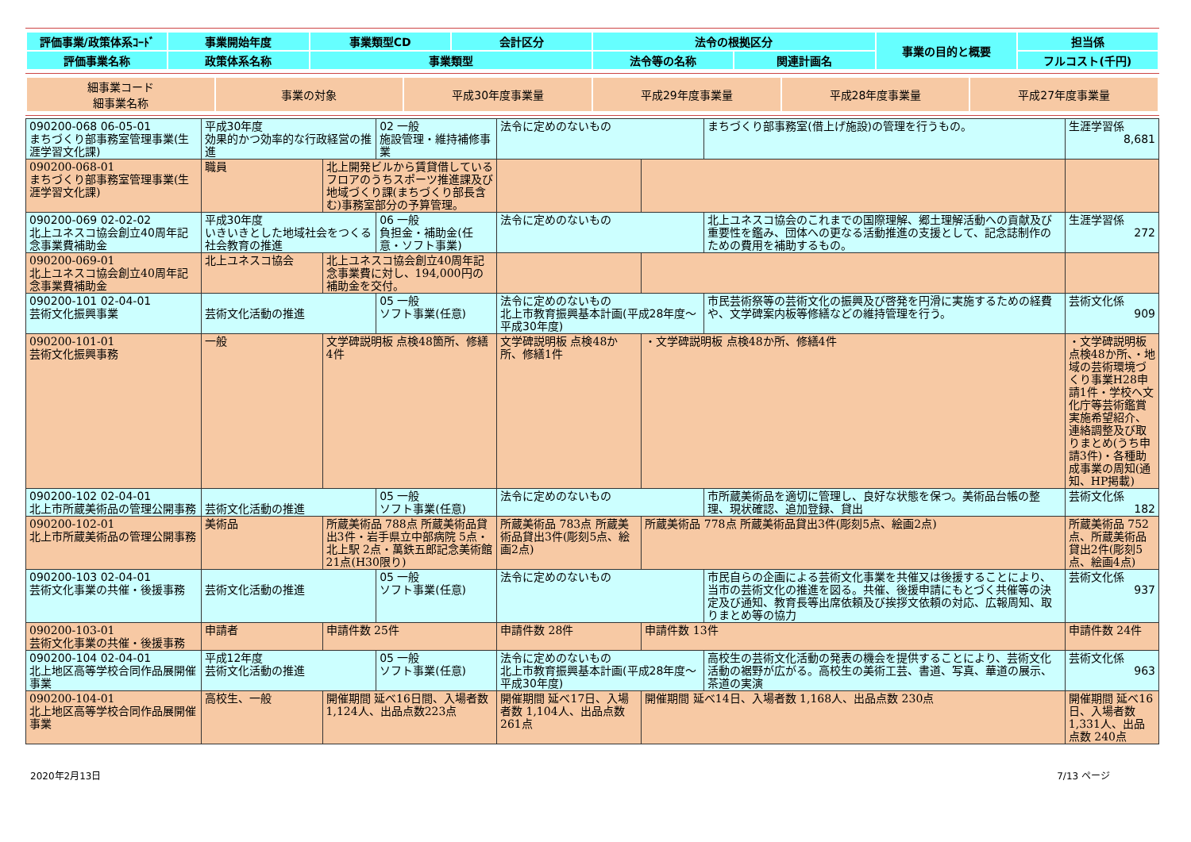| 評価事業/政策体系ｺｰﾄﾞ | 事業開始年度 | 事業類型CD | 会計区分 | 法令の根拠区分 | | 事業の目的と概要 | 担当係 |
| 評価事業名称 | 政策体系名称 | 事業類型 | | 法令等の名称 | 関連計画名 | | フルコスト(千円) |
| 細事業コード 細事業名称 | 事業の対象 | 平成30年度事業量 | 平成29年度事業量 | 平成28年度事業量 | 平成27年度事業量 |
| 090200-068 06-05-01 まちづくり部事務室管理事業(生涯学習文化課) | 平成30年度 効果的かつ効率的な行政経営の推進 | | 02 一般 施設管理・維持補修事業 | 法令に定めのないもの | | まちづくり部事務室(借上げ施設)の管理を行うもの。 | 生涯学習係 8,681 |
| 090200-068-01 まちづくり部事務室管理事業(生涯学習文化課) | 職員 | 北上開発ビルから賃貸借しているフロアのうちスポーツ推進課及び地域づくり課(まちづくり部長含む)事務室部分の予算管理。 | | | | | |
| 090200-069 02-02-02 北上ユネスコ協会創立40周年記念事業費補助金 | 平成30年度 いきいきとした地域社会をつくる社会教育の推進 | | 06 一般 負担金・補助金(任意・ソフト事業) | 法令に定めのないもの | | 北上ユネスコ協会のこれまでの国際理解、郷土理解活動への貢献及び重要性を鑑み、団体への更なる活動推進の支援として、記念誌制作のための費用を補助するもの。 | 生涯学習係 272 |
| 090200-069-01 北上ユネスコ協会創立40周年記念事業費補助金 | 北上ユネスコ協会 | 北上ユネスコ協会創立40周年記念事業費に対し、194,000円の補助金を交付。 | | | | | |
| 090200-101 02-04-01 芸術文化振興事業 | 芸術文化活動の推進 | | 05 一般 ソフト事業(任意) | 法令に定めのないもの 北上市教育振興基本計画(平成28年度～平成30年度) | | 市民芸術祭等の芸術文化の振興及び啓発を円滑に実施するための経費や、文学碑案内板等修繕などの維持管理を行う。 | 芸術文化係 909 |
| 090200-101-01 芸術文化振興事務 | 一般 | 文学碑説明板 点検48箇所、修繕4件 | | 文学碑説明板 点検48か所、修繕1件 | ・文学碑説明板 点検48か所、修繕4件 | | ・文学碑説明板 点検48か所、・地域の芸術環境づくり事業H28申請1件・学校へ文化庁等芸術鑑賞実施希望紹介、連絡調整及び取りまとめ(うち申請3件)・各種助成事業の周知(通知、HP掲載) |
| 090200-102 02-04-01 北上市所蔵美術品の管理公開事務 | 芸術文化活動の推進 | | 05 一般 ソフト事業(任意) | 法令に定めのないもの | | 市所蔵美術品を適切に管理し、良好な状態を保つ。美術品台帳の整理、現状確認、追加登録、貸出 | 芸術文化係 182 |
| 090200-102-01 北上市所蔵美術品の管理公開事務 | 美術品 | 所蔵美術品 788点 所蔵美術品貸出3件・岩手県立中部病院 5点・北上駅 2点・萬鉄五郎記念美術館 21点(H30限り) | | 所蔵美術品 783点 所蔵美術品貸出3件(彫刻5点、絵画2点) | 所蔵美術品 778点 所蔵美術品貸出3件(彫刻5点、絵画2点) | | 所蔵美術品 752点、所蔵美術品貸出2件(彫刻5点、絵画4点) |
| 090200-103 02-04-01 芸術文化事業の共催・後援事務 | 芸術文化活動の推進 | | 05 一般 ソフト事業(任意) | 法令に定めのないもの | | 市民自らの企画による芸術文化事業を共催又は後援することにより、当市の芸術文化の推進を図る。共催、後援申請にもとづく共催等の決定及び通知、教育長等出席依頼及び挨拶文依頼の対応、広報周知、取りまとめ等の協力 | 芸術文化係 937 |
| 090200-103-01 芸術文化事業の共催・後援事務 | 申請者 | 申請件数 25件 | | 申請件数 28件 | 申請件数 13件 | | 申請件数 24件 |
| 090200-104 02-04-01 北上地区高等学校合同作品展開催事業 | 平成12年度 芸術文化活動の推進 | | 05 一般 ソフト事業(任意) | 法令に定めのないもの 北上市教育振興基本計画(平成28年度～平成30年度) | | 高校生の芸術文化活動の発表の機会を提供することにより、芸術文化活動の裾野が広がる。高校生の美術工芸、書道、写真、華道の展示、茶道の実演 | 芸術文化係 963 |
| 090200-104-01 北上地区高等学校合同作品展開催事業 | 高校生、一般 | 開催期間 延べ16日間、入場者数1,124人、出品点数223点 | | 開催期間 延べ17日、入場者数 1,104人、出品点数 261点 | 開催期間 延べ14日、入場者数 1,168人、出品点数 230点 | | 開催期間 延べ16日、入場者数 1,331人、出品点数 240点 |
2020年2月13日 7/13 ページ